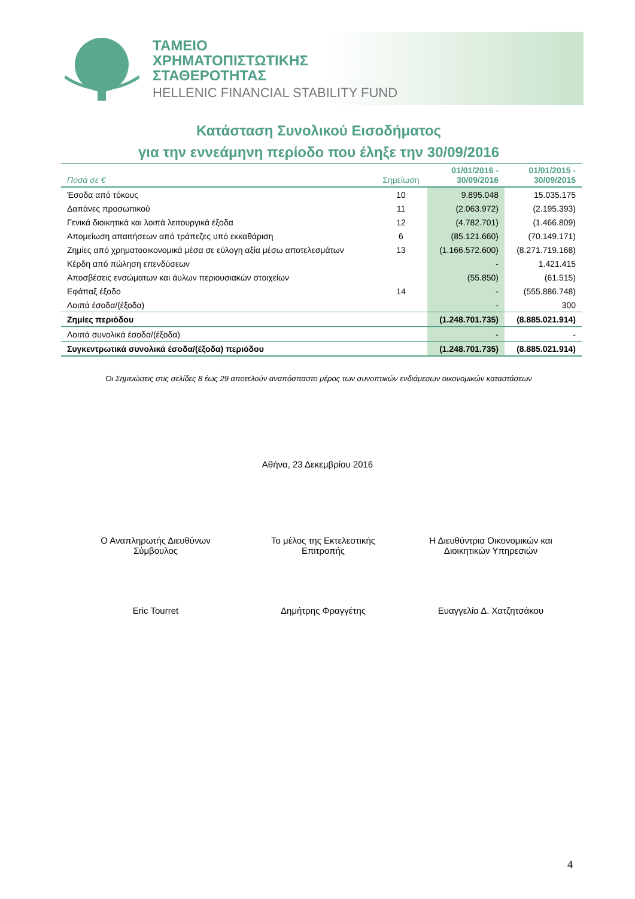ΤΑΜΕΙΟ
ΧΡΗΜΑΤΟΠΙΣΤΩΤΙΚΗΣ
ΣΤΑΘΕΡΟΤΗΤΑΣ
HELLENIC FINANCIAL STABILITY FUND
Κατάσταση Συνολικού Εισοδήματος
για την εννεάμηνη περίοδο που έληξε την 30/09/2016
| Ποσά σε € | Σημείωση | 01/01/2016 - 30/09/2016 | 01/01/2015 - 30/09/2015 |
| --- | --- | --- | --- |
| Έσοδα από τόκους | 10 | 9.895.048 | 15.035.175 |
| Δαπάνες προσωπικού | 11 | (2.063.972) | (2.195.393) |
| Γενικά διοικητικά και λοιπά λειτουργικά έξοδα | 12 | (4.782.701) | (1.466.809) |
| Απομείωση απαιτήσεων από τράπεζες υπό εκκαθάριση | 6 | (85.121.660) | (70.149.171) |
| Ζημίες από χρηματοοικονομικά μέσα σε εύλογη αξία μέσω αποτελεσμάτων | 13 | (1.166.572.600) | (8.271.719.168) |
| Κέρδη από πώληση επενδύσεων | | - | 1.421.415 |
| Αποσβέσεις ενσώματων και άυλων περιουσιακών στοιχείων | | (55.850) | (61.515) |
| Εφάπαξ έξοδο | 14 | - | (555.886.748) |
| Λοιπά έσοδα/(έξοδα) | | - | 300 |
| Ζημίες περιόδου | | (1.248.701.735) | (8.885.021.914) |
| Λοιπά συνολικά έσοδα/(έξοδα) | | - | - |
| Συγκεντρωτικά συνολικά έσοδα/(έξοδα) περιόδου | | (1.248.701.735) | (8.885.021.914) |
Οι Σημειώσεις στις σελίδες 8 έως 29 αποτελούν αναπόσπαστο μέρος των συνοπτικών ενδιάμεσων οικονομικών καταστάσεων
Αθήνα, 23 Δεκεμβρίου 2016
Ο Αναπληρωτής Διευθύνων
Σύμβουλος
Το μέλος της Εκτελεστικής
Επιτροπής
Η Διευθύντρια Οικονομικών και
Διοικητικών Υπηρεσιών
Eric Tourret Δημήτρης Φραγγέτης Ευαγγελία Δ. Χατζητσάκου
4